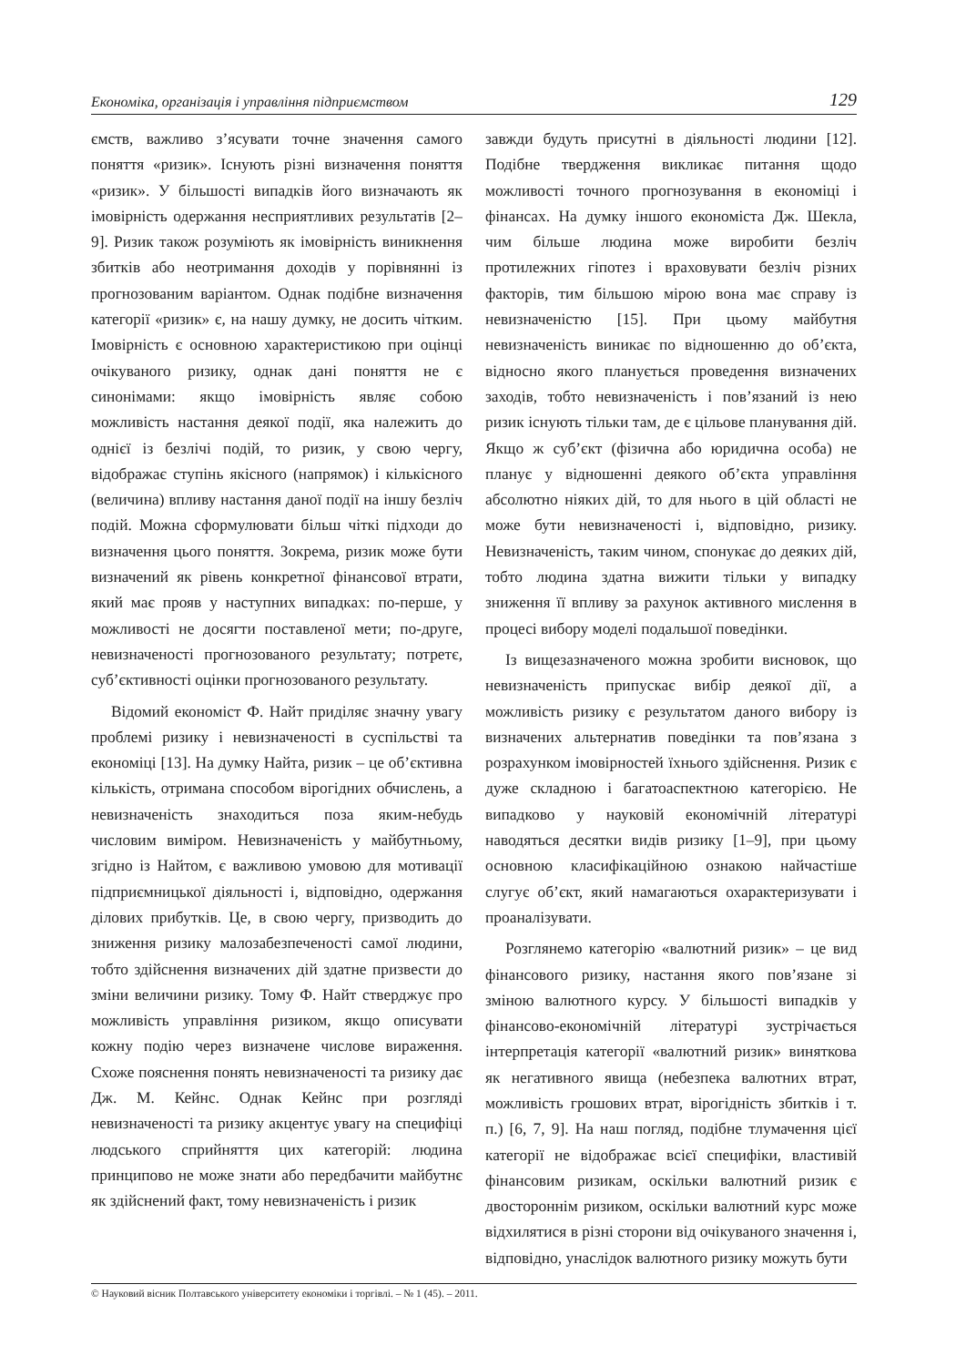Економіка, організація і управління підприємством 129
ємств, важливо з’ясувати точне значення самого поняття «ризик». Існують різні визначення поняття «ризик». У більшості випадків його визначають як імовірність одержання несприятливих результатів [2–9]. Ризик також розуміють як імовірність виникнення збитків або неотримання доходів у порівнянні із прогнозованим варіантом. Однак подібне визначення категорії «ризик» є, на нашу думку, не досить чітким. Імовірність є основною характеристикою при оцінці очікуваного ризику, однак дані поняття не є синонімами: якщо імовірність являє собою можливість настання деякої події, яка належить до однієї із безлічі подій, то ризик, у свою чергу, відображає ступінь якісного (напрямок) і кількісного (величина) впливу настання даної події на іншу безліч подій. Можна сформулювати більш чіткі підходи до визначення цього поняття. Зокрема, ризик може бути визначений як рівень конкретної фінансової втрати, який має прояв у наступних випадках: по-перше, у можливості не досягти поставленої мети; по-друге, невизначеності прогнозованого результату; потретє, суб’єктивності оцінки прогнозованого результату.
Відомий економіст Ф. Найт приділяє значну увагу проблемі ризику і невизначеності в суспільстві та економіці [13]. На думку Найта, ризик – це об’єктивна кількість, отримана способом вірогідних обчислень, а невизначеність знаходиться поза яким-небудь числовим виміром. Невизначеність у майбутньому, згідно із Найтом, є важливою умовою для мотивації підприємницької діяльності і, відповідно, одержання ділових прибутків. Це, в свою чергу, призводить до зниження ризику малозабезпеченості самої людини, тобто здійснення визначених дій здатне призвести до зміни величини ризику. Тому Ф. Найт стверджує про можливість управління ризиком, якщо описувати кожну подію через визначене числове вираження. Схоже пояснення понять невизначеності та ризику дає Дж. М. Кейнс. Однак Кейнс при розгляді невизначеності та ризику акцентує увагу на специфіці людського сприйняття цих категорій: людина принципово не може знати або передбачити майбутнє як здійснений факт, тому невизначеність і ризик
завжди будуть присутні в діяльності людини [12]. Подібне твердження викликає питання щодо можливості точного прогнозування в економіці і фінансах. На думку іншого економіста Дж. Шекла, чим більше людина може виробити безліч протилежних гіпотез і враховувати безліч різних факторів, тим більшою мірою вона має справу із невизначеністю [15]. При цьому майбутня невизначеність виникає по відношенню до об’єкта, відносно якого планується проведення визначених заходів, тобто невизначеність і пов’язаний із нею ризик існують тільки там, де є цільове планування дій. Якщо ж суб’єкт (фізична або юридична особа) не планує у відношенні деякого об’єкта управління абсолютно ніяких дій, то для нього в цій області не може бути невизначеності і, відповідно, ризику. Невизначеність, таким чином, спонукає до деяких дій, тобто людина здатна вижити тільки у випадку зниження її впливу за рахунок активного мислення в процесі вибору моделі подальшої поведінки.
Із вищезазначеного можна зробити висновок, що невизначеність припускає вибір деякої дії, а можливість ризику є результатом даного вибору із визначених альтернатив поведінки та пов’язана з розрахунком імовірностей їхнього здійснення. Ризик є дуже складною і багатоаспектною категорією. Не випадково у науковій економічній літературі наводяться десятки видів ризику [1–9], при цьому основною класифікаційною ознакою найчастіше слугує об’єкт, який намагаються охарактеризувати і проаналізувати.
Розглянемо категорію «валютний ризик» – це вид фінансового ризику, настання якого пов’язане зі зміною валютного курсу. У більшості випадків у фінансово-економічній літературі зустрічається інтерпретація категорії «валютний ризик» виняткова як негативного явища (небезпека валютних втрат, можливість грошових втрат, вірогідність збитків і т. п.) [6, 7, 9]. На наш погляд, подібне тлумачення цієї категорії не відображає всієї специфіки, властивій фінансовим ризикам, оскільки валютний ризик є двостороннім ризиком, оскільки валютний курс може відхилятися в різні сторони від очікуваного значення і, відповідно, унаслідок валютного ризику можуть бути
© Науковий вісник Полтавського університету економіки і торгівлі. – № 1 (45). – 2011.